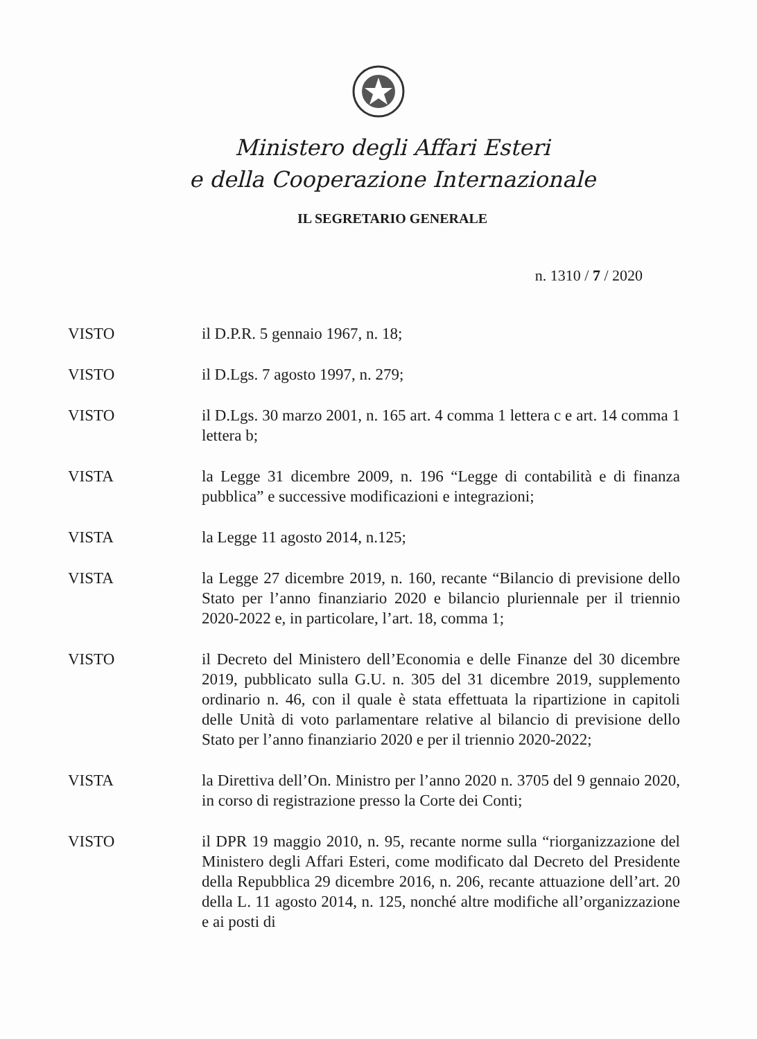Ministero degli Affari Esteri
e della Cooperazione Internazionale
IL SEGRETARIO GENERALE
n. 1310 / 7 / 2020
VISTO il D.P.R. 5 gennaio 1967, n. 18;
VISTO il D.Lgs. 7 agosto 1997, n. 279;
VISTO il D.Lgs. 30 marzo 2001, n. 165 art. 4 comma 1 lettera c e art. 14 comma 1 lettera b;
VISTA la Legge 31 dicembre 2009, n. 196 “Legge di contabilità e di finanza pubblica” e successive modificazioni e integrazioni;
VISTA la Legge 11 agosto 2014, n.125;
VISTA la Legge 27 dicembre 2019, n. 160, recante “Bilancio di previsione dello Stato per l’anno finanziario 2020 e bilancio pluriennale per il triennio 2020-2022 e, in particolare, l’art. 18, comma 1;
VISTO il Decreto del Ministero dell’Economia e delle Finanze del 30 dicembre 2019, pubblicato sulla G.U. n. 305 del 31 dicembre 2019, supplemento ordinario n. 46, con il quale è stata effettuata la ripartizione in capitoli delle Unità di voto parlamentare relative al bilancio di previsione dello Stato per l’anno finanziario 2020 e per il triennio 2020-2022;
VISTA la Direttiva dell’On. Ministro per l’anno 2020 n. 3705 del 9 gennaio 2020, in corso di registrazione presso la Corte dei Conti;
VISTO il DPR 19 maggio 2010, n. 95, recante norme sulla “riorganizzazione del Ministero degli Affari Esteri, come modificato dal Decreto del Presidente della Repubblica 29 dicembre 2016, n. 206, recante attuazione dell’art. 20 della L. 11 agosto 2014, n. 125, nonché altre modifiche all’organizzazione e ai posti di